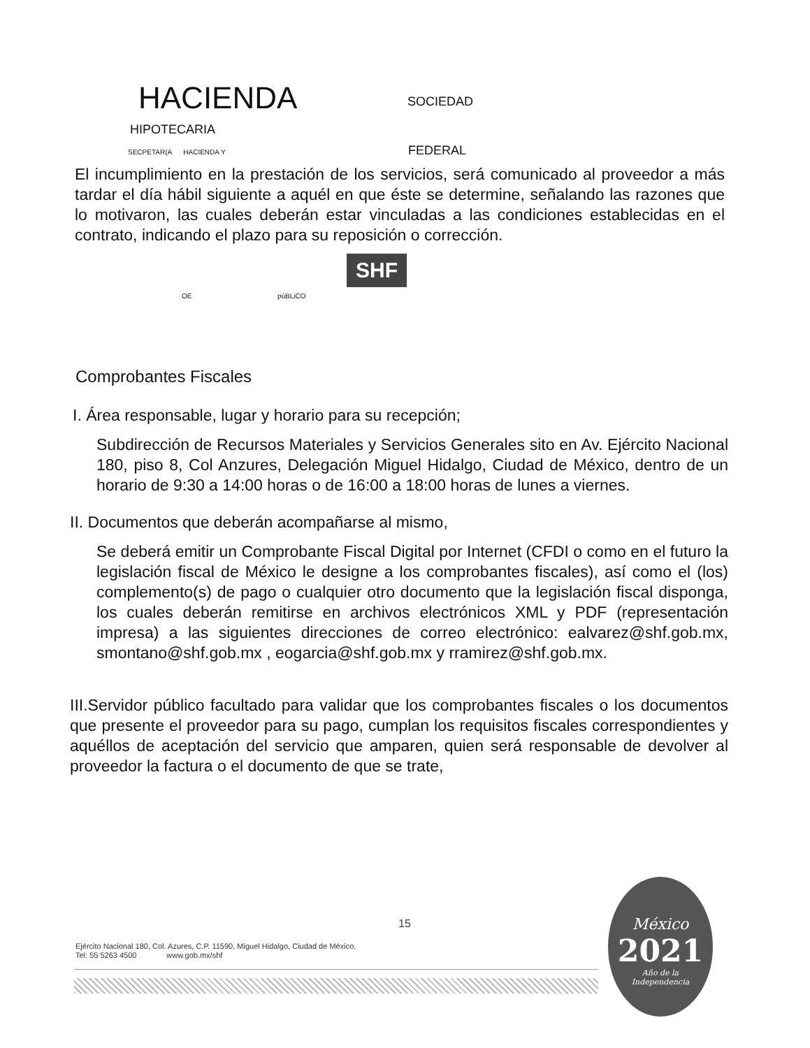HACIENDA SOCIEDAD
HIPOTECARIA
SECPETAR(A HACIENDA Y FEDERAL
El incumplimiento en la prestación de los servicios, será comunicado al proveedor a más tardar el día hábil siguiente a aquél en que éste se determine, señalando las razones que lo motivaron, las cuales deberán estar vinculadas a las condiciones establecidas en el contrato, indicando el plazo para su reposición o corrección.
SHF
OE púBLiCO
Comprobantes Fiscales
I. Área responsable, lugar y horario para su recepción;
Subdirección de Recursos Materiales y Servicios Generales sito en Av. Ejército Nacional 180, piso 8, Col Anzures, Delegación Miguel Hidalgo, Ciudad de México, dentro de un horario de 9:30 a 14:00 horas o de 16:00 a 18:00 horas de lunes a viernes.
II. Documentos que deberán acompañarse al mismo,
Se deberá emitir un Comprobante Fiscal Digital por Internet (CFDI o como en el futuro la legislación fiscal de México le designe a los comprobantes fiscales), así como el (los) complemento(s) de pago o cualquier otro documento que la legislación fiscal disponga, los cuales deberán remitirse en archivos electrónicos XML y PDF (representación impresa) a las siguientes direcciones de correo electrónico: ealvarez@shf.gob.mx, smontano@shf.gob.mx , eogarcia@shf.gob.mx y rramirez@shf.gob.mx.
III.Servidor público facultado para validar que los comprobantes fiscales o los documentos que presente el proveedor para su pago, cumplan los requisitos fiscales correspondientes y aquéllos de aceptación del servicio que amparen, quien será responsable de devolver al proveedor la factura o el documento de que se trate,
15
Ejército Nacional 180, Col. Azures, C.P. 11590, Miguel Hidalgo, Ciudad de México.
Tel: 55 5263 4500 www.gob.mx/shf
México
2021
Año de la
Independencia